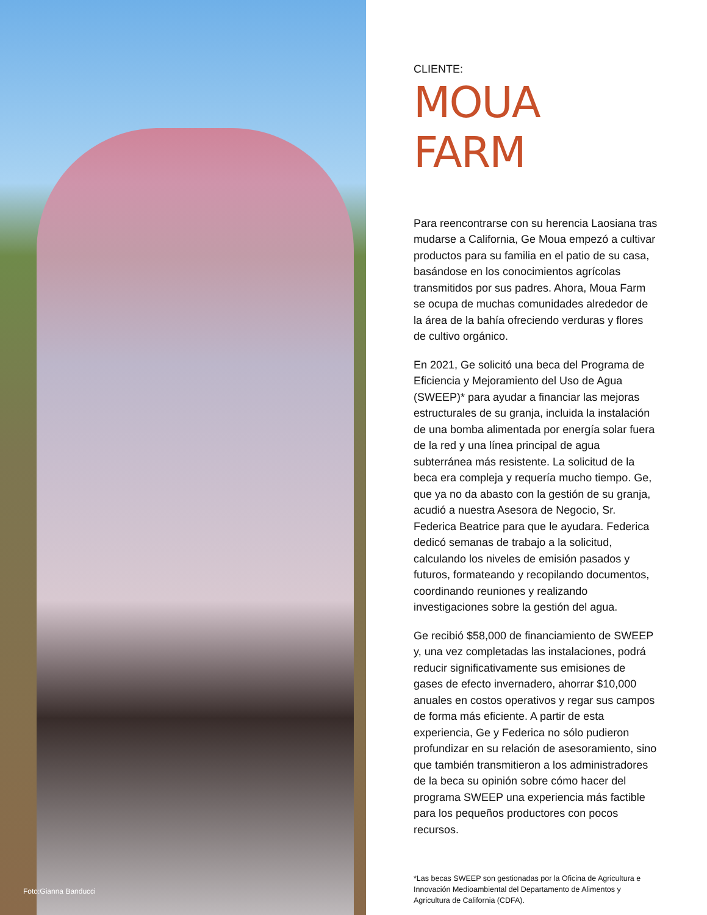Foto:Gianna Banducci
CLIENTE:
MOUA FARM
Para reencontrarse con su herencia Laosiana tras mudarse a California, Ge Moua empezó a cultivar productos para su familia en el patio de su casa, basándose en los conocimientos agrícolas transmitidos por sus padres. Ahora, Moua Farm se ocupa de muchas comunidades alrededor de la área de la bahía ofreciendo verduras y flores de cultivo orgánico.
En 2021, Ge solicitó una beca del Programa de Eficiencia y Mejoramiento del Uso de Agua (SWEEP)* para ayudar a financiar las mejoras estructurales de su granja, incluida la instalación de una bomba alimentada por energía solar fuera de la red y una línea principal de agua subterránea más resistente. La solicitud de la beca era compleja y requería mucho tiempo. Ge, que ya no da abasto con la gestión de su granja, acudió a nuestra Asesora de Negocio, Sr. Federica Beatrice para que le ayudara. Federica dedicó semanas de trabajo a la solicitud, calculando los niveles de emisión pasados y futuros, formateando y recopilando documentos, coordinando reuniones y realizando investigaciones sobre la gestión del agua.
Ge recibió $58,000 de financiamiento de SWEEP y, una vez completadas las instalaciones, podrá reducir significativamente sus emisiones de gases de efecto invernadero, ahorrar $10,000 anuales en costos operativos y regar sus campos de forma más eficiente. A partir de esta experiencia, Ge y Federica no sólo pudieron profundizar en su relación de asesoramiento, sino que también transmitieron a los administradores de la beca su opinión sobre cómo hacer del programa SWEEP una experiencia más factible para los pequeños productores con pocos recursos.
*Las becas SWEEP son gestionadas por la Oficina de Agricultura e Innovación Medioambiental del Departamento de Alimentos y Agricultura de California (CDFA).